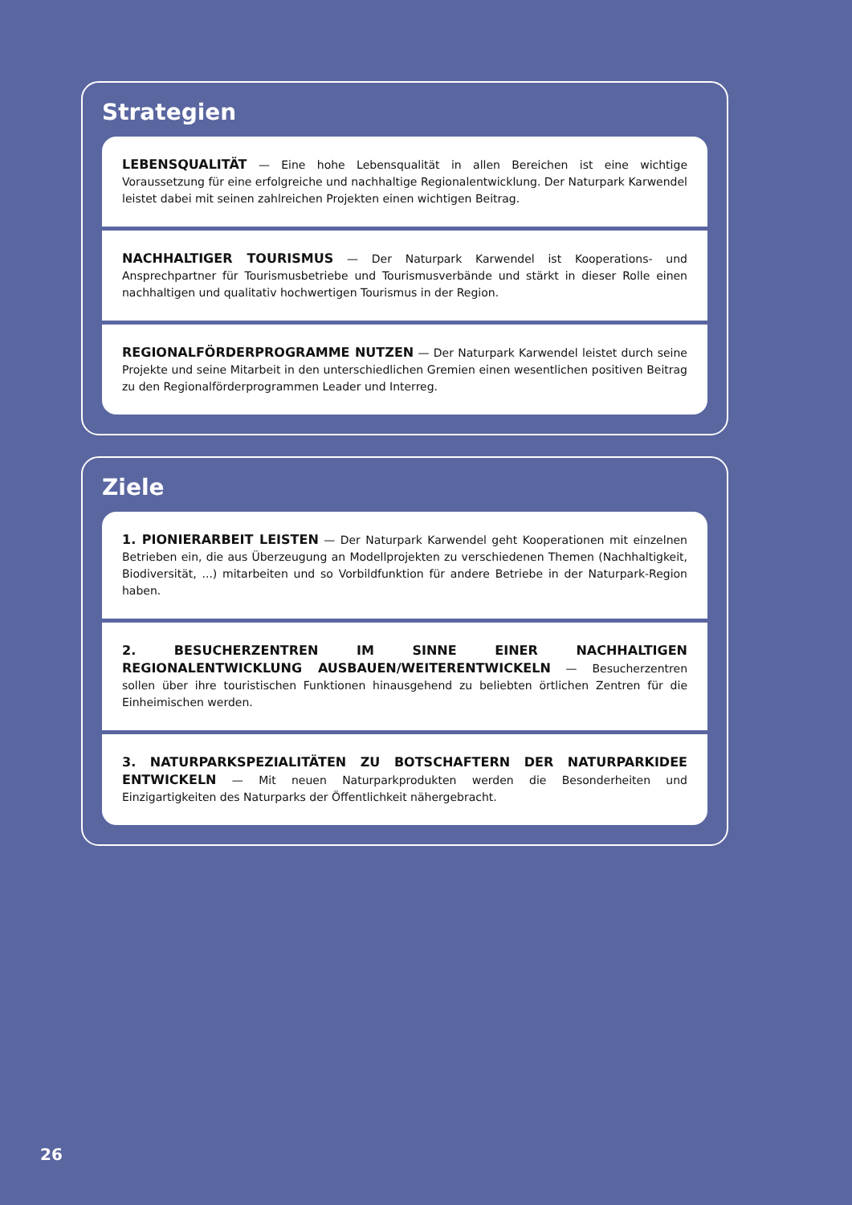Strategien
LEBENSQUALITÄT — Eine hohe Lebensqualität in allen Bereichen ist eine wichtige Voraussetzung für eine erfolgreiche und nachhaltige Regionalentwicklung. Der Naturpark Karwendel leistet dabei mit seinen zahlreichen Projekten einen wichtigen Beitrag.
NACHHALTIGER TOURISMUS — Der Naturpark Karwendel ist Kooperations- und Ansprechpartner für Tourismusbetriebe und Tourismusverbände und stärkt in dieser Rolle einen nachhaltigen und qualitativ hochwertigen Tourismus in der Region.
REGIONALFÖRDERPROGRAMME NUTZEN — Der Naturpark Karwendel leistet durch seine Projekte und seine Mitarbeit in den unterschiedlichen Gremien einen wesentlichen positiven Beitrag zu den Regionalförderprogrammen Leader und Interreg.
Ziele
1. PIONIERARBEIT LEISTEN — Der Naturpark Karwendel geht Kooperationen mit einzelnen Betrieben ein, die aus Überzeugung an Modellprojekten zu verschiedenen Themen (Nachhaltigkeit, Biodiversität, ...) mitarbeiten und so Vorbildfunktion für andere Betriebe in der Naturpark-Region haben.
2. BESUCHERZENTREN IM SINNE EINER NACHHALTIGEN REGIONALENTWICKLUNG AUSBAUEN/WEITERENTWICKELN — Besucherzentren sollen über ihre touristischen Funktionen hinausgehend zu beliebten örtlichen Zentren für die Einheimischen werden.
3. NATURPARKSPEZIALITÄTEN ZU BOTSCHAFTERN DER NATURPARKIDEE ENTWICKELN — Mit neuen Naturparkprodukten werden die Besonderheiten und Einzigartigkeiten des Naturparks der Öffentlichkeit nähergebracht.
26